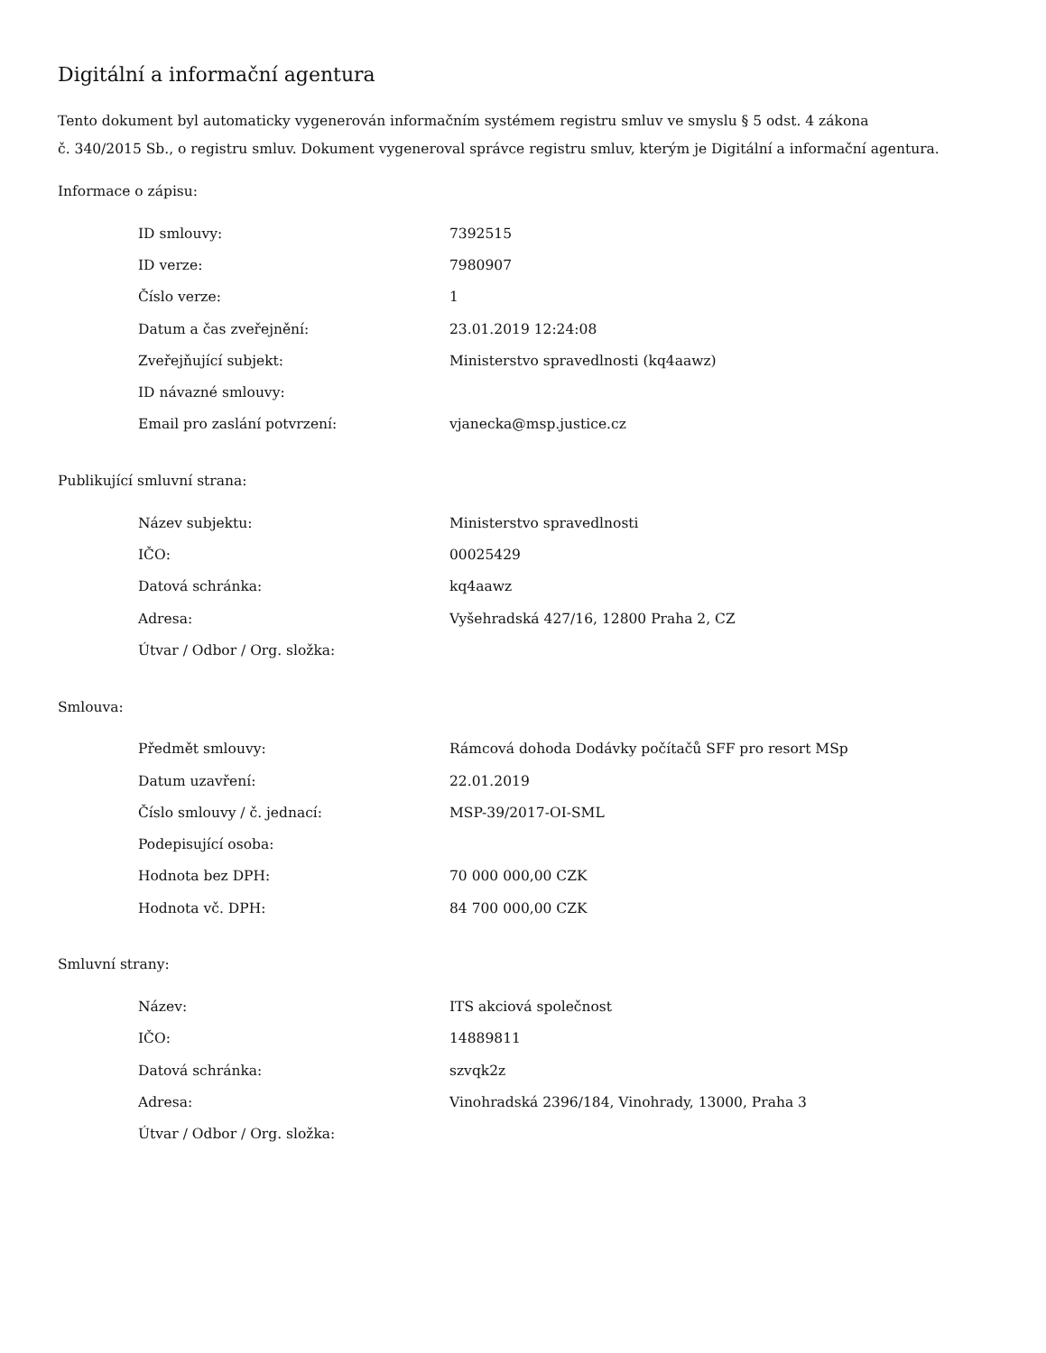Digitální a informační agentura
Tento dokument byl automaticky vygenerován informačním systémem registru smluv ve smyslu § 5 odst. 4 zákona
č. 340/2015 Sb., o registru smluv. Dokument vygeneroval správce registru smluv, kterým je Digitální a informační agentura.
Informace o zápisu:
| ID smlouvy: | 7392515 |
| ID verze: | 7980907 |
| Číslo verze: | 1 |
| Datum a čas zveřejnění: | 23.01.2019 12:24:08 |
| Zveřejňující subjekt: | Ministerstvo spravedlnosti (kq4aawz) |
| ID návazné smlouvy: | |
| Email pro zaslání potvrzení: | vjanecka@msp.justice.cz |
Publikující smluvní strana:
| Název subjektu: | Ministerstvo spravedlnosti |
| IČO: | 00025429 |
| Datová schránka: | kq4aawz |
| Adresa: | Vyšehradská 427/16, 12800 Praha 2, CZ |
| Útvar / Odbor / Org. složka: | |
Smlouva:
| Předmět smlouvy: | Rámcová dohoda Dodávky počítačů SFF pro resort MSp |
| Datum uzavření: | 22.01.2019 |
| Číslo smlouvy / č. jednací: | MSP-39/2017-OI-SML |
| Podepisující osoba: | |
| Hodnota bez DPH: | 70 000 000,00 CZK |
| Hodnota vč. DPH: | 84 700 000,00 CZK |
Smluvní strany:
| Název: | ITS akciová společnost |
| IČO: | 14889811 |
| Datová schránka: | szvqk2z |
| Adresa: | Vinohradská 2396/184, Vinohrady, 13000, Praha 3 |
| Útvar / Odbor / Org. složka: | |